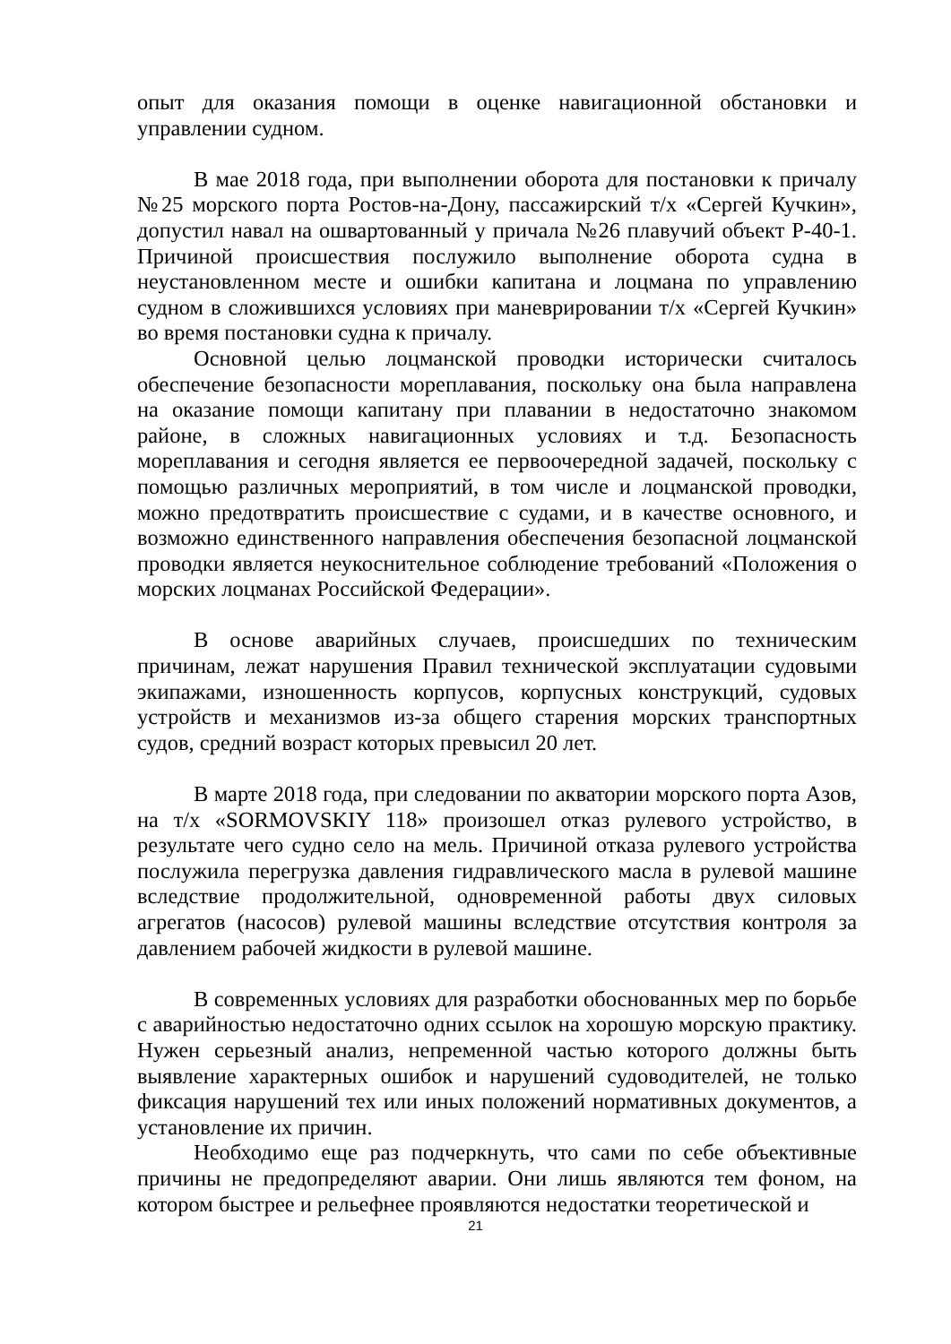опыт для оказания помощи в оценке навигационной обстановки и управлении судном.
В мае 2018 года, при выполнении оборота для постановки к причалу №25 морского порта Ростов-на-Дону, пассажирский т/х «Сергей Кучкин», допустил навал на ошвартованный у причала №26 плавучий объект Р-40-1. Причиной происшествия послужило выполнение оборота судна в неустановленном месте и ошибки капитана и лоцмана по управлению судном в сложившихся условиях при маневрировании т/х «Сергей Кучкин» во время постановки судна к причалу.
Основной целью лоцманской проводки исторически считалось обеспечение безопасности мореплавания, поскольку она была направлена на оказание помощи капитану при плавании в недостаточно знакомом районе, в сложных навигационных условиях и т.д. Безопасность мореплавания и сегодня является ее первоочередной задачей, поскольку с помощью различных мероприятий, в том числе и лоцманской проводки, можно предотвратить происшествие с судами, и в качестве основного, и возможно единственного направления обеспечения безопасной лоцманской проводки является неукоснительное соблюдение требований «Положения о морских лоцманах Российской Федерации».
В основе аварийных случаев, происшедших по техническим причинам, лежат нарушения Правил технической эксплуатации судовыми экипажами, изношенность корпусов, корпусных конструкций, судовых устройств и механизмов из-за общего старения морских транспортных судов, средний возраст которых превысил 20 лет.
В марте 2018 года, при следовании по акватории морского порта Азов, на т/х «SORMOVSKIY 118» произошел отказ рулевого устройство, в результате чего судно село на мель. Причиной отказа рулевого устройства послужила перегрузка давления гидравлического масла в рулевой машине вследствие продолжительной, одновременной работы двух силовых агрегатов (насосов) рулевой машины вследствие отсутствия контроля за давлением рабочей жидкости в рулевой машине.
В современных условиях для разработки обоснованных мер по борьбе с аварийностью недостаточно одних ссылок на хорошую морскую практику. Нужен серьезный анализ, непременной частью которого должны быть выявление характерных ошибок и нарушений судоводителей, не только фиксация нарушений тех или иных положений нормативных документов, а установление их причин.
Необходимо еще раз подчеркнуть, что сами по себе объективные причины не предопределяют аварии. Они лишь являются тем фоном, на котором быстрее и рельефнее проявляются недостатки теоретической и
21